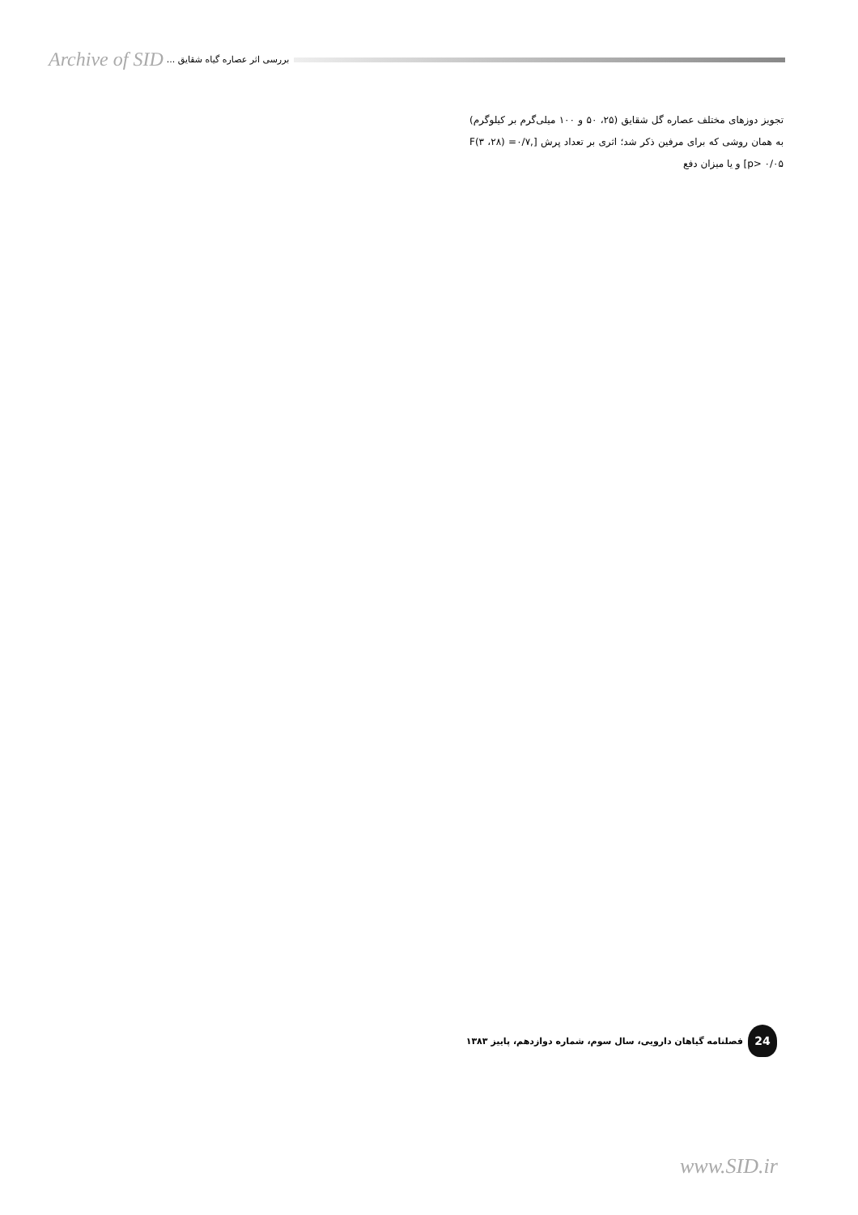Archive of SID بررسی اثر عصاره گیاه شقایق ...
تجویز دوزهای مختلف عصاره گل شقایق (۲۵، ۵۰ و ۱۰۰ میلی‌گرم بر کیلوگرم) به همان روشی که برای مرفین ذکر شد؛ اثری بر تعداد پرش [F(۳ ،۲۸) =۰/۷, p> ۰/۰۵] و یا میزان دفع
24
فصلنامه گیاهان دارویی، سال سوم، شماره دوازدهم، پاییز ۱۳۸۳
www.SID.ir